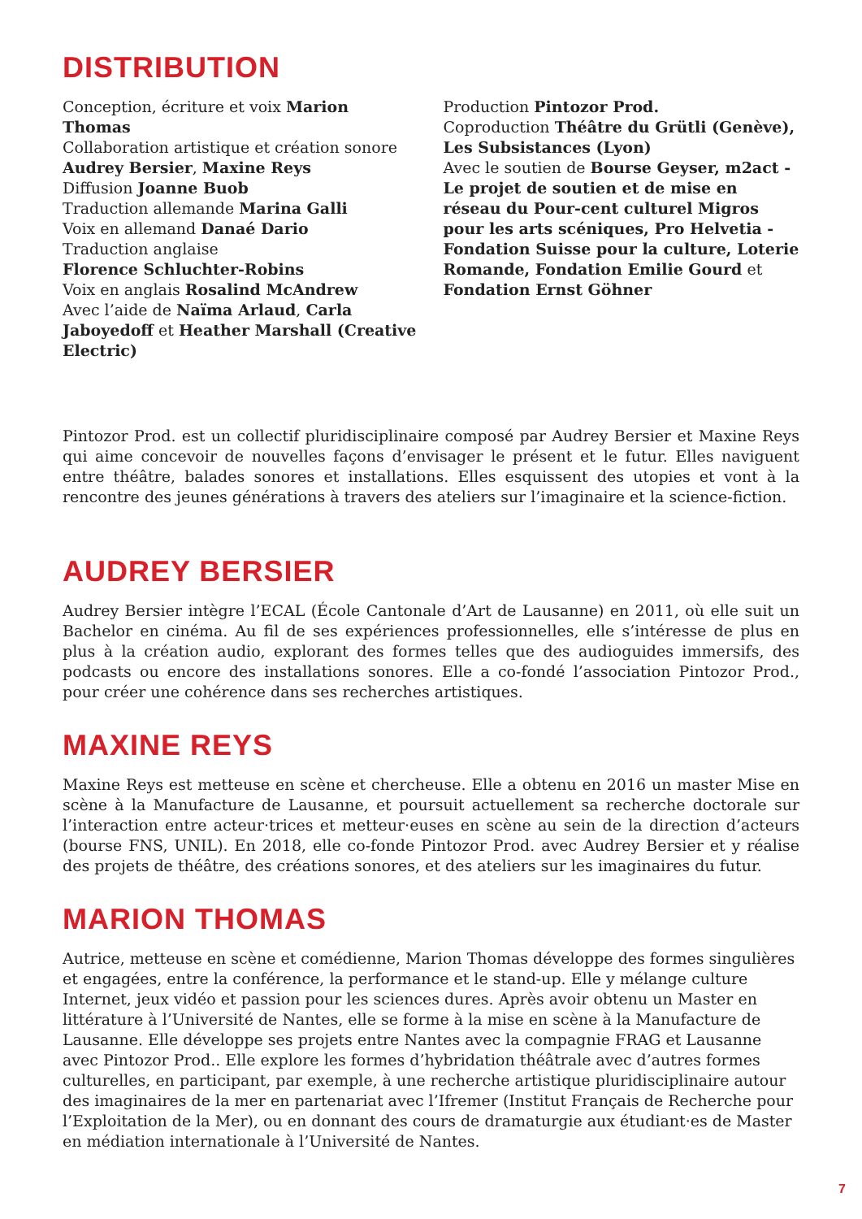DISTRIBUTION
Conception, écriture et voix Marion Thomas
Collaboration artistique et création sonore
Audrey Bersier, Maxine Reys
Diffusion Joanne Buob
Traduction allemande Marina Galli
Voix en allemand Danaé Dario
Traduction anglaise
Florence Schluchter-Robins
Voix en anglais Rosalind McAndrew
Avec l’aide de Naïma Arlaud, Carla Jaboyedoff et Heather Marshall (Creative Electric)
Production Pintozor Prod.
Coproduction Théâtre du Grütli (Genève), Les Subsistances (Lyon)
Avec le soutien de Bourse Geyser, m2act - Le projet de soutien et de mise en réseau du Pour-cent culturel Migros pour les arts scéniques, Pro Helvetia - Fondation Suisse pour la culture, Loterie Romande, Fondation Emilie Gourd et Fondation Ernst Göhner
Pintozor Prod. est un collectif pluridisciplinaire composé par Audrey Bersier et Maxine Reys qui aime concevoir de nouvelles façons d’envisager le présent et le futur. Elles naviguent entre théâtre, balades sonores et installations. Elles esquissent des utopies et vont à la rencontre des jeunes générations à travers des ateliers sur l’imaginaire et la science-fiction.
AUDREY BERSIER
Audrey Bersier intègre l’ECAL (École Cantonale d’Art de Lausanne) en 2011, où elle suit un Bachelor en cinéma. Au fil de ses expériences professionnelles, elle s’intéresse de plus en plus à la création audio, explorant des formes telles que des audioguides immersifs, des podcasts ou encore des installations sonores. Elle a co-fondé l’association Pintozor Prod., pour créer une cohérence dans ses recherches artistiques.
MAXINE REYS
Maxine Reys est metteuse en scène et chercheuse. Elle a obtenu en 2016 un master Mise en scène à la Manufacture de Lausanne, et poursuit actuellement sa recherche doctorale sur l’interaction entre acteur·trices et metteur·euses en scène au sein de la direction d’acteurs (bourse FNS, UNIL). En 2018, elle co-fonde Pintozor Prod. avec Audrey Bersier et y réalise des projets de théâtre, des créations sonores, et des ateliers sur les imaginaires du futur.
MARION THOMAS
Autrice, metteuse en scène et comédienne, Marion Thomas développe des formes singulières et engagées, entre la conférence, la performance et le stand-up. Elle y mélange culture Internet, jeux vidéo et passion pour les sciences dures. Après avoir obtenu un Master en littérature à l’Université de Nantes, elle se forme à la mise en scène à la Manufacture de Lausanne. Elle développe ses projets entre Nantes avec la compagnie FRAG et Lausanne avec Pintozor Prod.. Elle explore les formes d’hybridation théâtrale avec d’autres formes culturelles, en participant, par exemple, à une recherche artistique pluridisciplinaire autour des imaginaires de la mer en partenariat avec l’Ifremer (Institut Français de Recherche pour l’Exploitation de la Mer), ou en donnant des cours de dramaturgie aux étudiant·es de Master en médiation internationale à l’Université de Nantes.
7